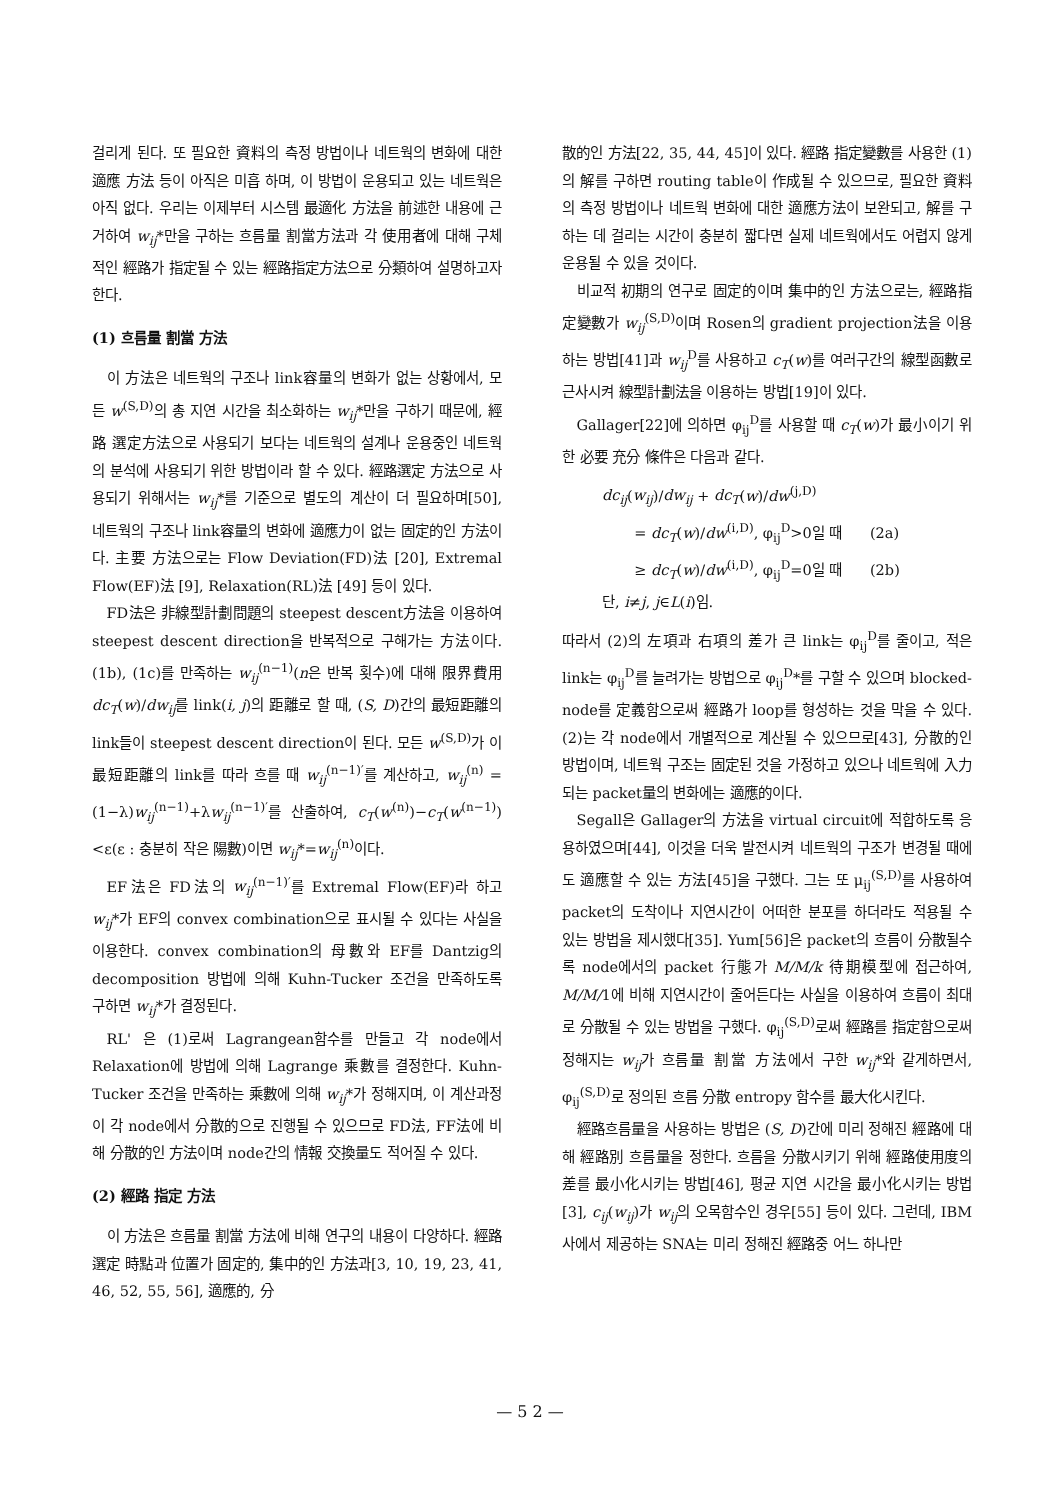걸리게 된다. 또 필요한 資料의 측정 방법이나 네트웍의 변화에 대한 適應 方法 등이 아직은 미흡 하며, 이 방법이 운용되고 있는 네트웍은 아직 없다. 우리는 이제부터 시스템 最適化 方法을 前述한 내용에 근거하여 w<sub>ij</sub>*만을 구하는 흐름量 割當方法과 각 使用者에 대해 구체적인 經路가 指定될 수 있는 經路指定方法으로 分類하여 설명하고자 한다.
(1) 흐름量 割當 方法
이 方法은 네트웍의 구조나 link容量의 변화가 없는 상황에서, 모든 w<sup>(S,D)</sup>의 총 지연 시간을 최소화하는 w<sub>ij</sub>*만을 구하기 때문에, 經路 選定方法으로 사용되기 보다는 네트웍의 설계나 운용중인 네트웍의 분석에 사용되기 위한 방법이라 할 수 있다. 經路選定 方法으로 사용되기 위해서는 w<sub>ij</sub>*를 기준으로 별도의 계산이 더 필요하며[50], 네트웍의 구조나 link容量의 변화에 適應力이 없는 固定的인 方法이다. 主要 方法으로는 Flow Deviation(FD)法 [20], Extremal Flow(EF)法 [9], Relaxation(RL)法 [49] 등이 있다.
FD法은 非線型計劃問題의 steepest descent方法을 이용하여 steepest descent direction을 반복적으로 구해가는 方法이다. (1b), (1c)를 만족하는 w<sub>ij</sub><sup>(n−1)</sup>(n은 반복 횟수)에 대해 限界費用 dc<sub>T</sub>(w)/dw<sub>ij</sub>를 link(i, j)의 距離로 할 때, (S, D)간의 最短距離의 link들이 steepest descent direction이 된다. 모든 w<sup>(S,D)</sup>가 이 最短距離의 link를 따라 흐를 때 w<sub>ij</sub><sup>(n−1)′</sup>를 계산하고, w<sub>ij</sub><sup>(n)</sup> =(1−λ)w<sub>ij</sub><sup>(n−1)</sup>+λw<sub>ij</sub><sup>(n−1)′</sup>를 산출하여, c<sub>T</sub>(w<sup>(n)</sup>)−c<sub>T</sub>(w<sup>(n−1)</sup>)<ε(ε : 충분히 작은 陽數)이면 w<sub>ij</sub>*=w<sub>ij</sub><sup>(n)</sup>이다.
EF法은 FD法의 w<sub>ij</sub><sup>(n−1)′</sup>를 Extremal Flow(EF)라 하고 w<sub>ij</sub>*가 EF의 convex combination으로 표시될 수 있다는 사실을 이용한다. convex combination의 母數와 EF를 Dantzig의 decomposition 방법에 의해 Kuhn-Tucker 조건을 만족하도록 구하면 w<sub>ij</sub>*가 결정된다.
RL' 은 (1)로써 Lagrangean함수를 만들고 각 node에서 Relaxation에 방법에 의해 Lagrange 乘數를 결정한다. Kuhn-Tucker 조건을 만족하는 乘數에 의해 w<sub>ij</sub>*가 정해지며, 이 계산과정이 각 node에서 分散的으로 진행될 수 있으므로 FD法, FF法에 비해 分散的인 方法이며 node간의 情報 交換量도 적어질 수 있다.
(2) 經路 指定 方法
이 方法은 흐름量 割當 方法에 비해 연구의 내용이 다양하다. 經路 選定 時點과 位置가 固定的, 集中的인 方法과[3, 10, 19, 23, 41, 46, 52, 55, 56], 適應的, 分
散的인 方法[22, 35, 44, 45]이 있다. 經路 指定變數를 사용한 (1)의 解를 구하면 routing table이 作成될 수 있으므로, 필요한 資料의 측정 방법이나 네트웍 변화에 대한 適應方法이 보완되고, 解를 구하는 데 걸리는 시간이 충분히 짧다면 실제 네트웍에서도 어렵지 않게 운용될 수 있을 것이다.
비교적 初期의 연구로 固定的이며 集中的인 方法으로는, 經路指定變數가 w<sub>ij</sub><sup>(S,D)</sup>이며 Rosen의 gradient projection法을 이용하는 방법[41]과 w<sub>ij</sub><sup>D</sup>를 사용하고 c<sub>T</sub>(w)를 여러구간의 線型函數로 근사시켜 線型計劃法을 이용하는 방법[19]이 있다.
Gallager[22]에 의하면 φ<sub>ij</sub><sup>D</sup>를 사용할 때 c<sub>T</sub>(w)가 最小이기 위한 必要 充分 條件은 다음과 같다.
dc<sub>ij</sub>(w<sub>ij</sub>)/dw<sub>ij</sub> + dc<sub>T</sub>(w)/dw<sup>(j,D)</sup>
= dc<sub>T</sub>(w)/dw<sup>(i,D)</sup>, φ<sub>ij</sub><sup>D</sup>>0일 때 (2a)
≥ dc<sub>T</sub>(w)/dw<sup>(i,D)</sup>, φ<sub>ij</sub><sup>D</sup>=0일 때 (2b)
단, i≠j, j∈L(i)임.
따라서 (2)의 左項과 右項의 差가 큰 link는 φ<sub>ij</sub><sup>D</sup>를 줄이고, 적은 link는 φ<sub>ij</sub><sup>D</sup>를 늘려가는 방법으로 φ<sub>ij</sub><sup>D</sup>*를 구할 수 있으며 blocked-node를 定義함으로써 經路가 loop를 형성하는 것을 막을 수 있다. (2)는 각 node에서 개별적으로 계산될 수 있으므로[43], 分散的인 방법이며, 네트웍 구조는 固定된 것을 가정하고 있으나 네트웍에 入力되는 packet量의 변화에는 適應的이다.
Segall은 Gallager의 方法을 virtual circuit에 적합하도록 응용하였으며[44], 이것을 더욱 발전시켜 네트웍의 구조가 변경될 때에도 適應할 수 있는 方法[45]을 구했다. 그는 또 μ<sub>ij</sub><sup>(S,D)</sup>를 사용하여 packet의 도착이나 지연시간이 어떠한 분포를 하더라도 적용될 수 있는 방법을 제시했다[35]. Yum[56]은 packet의 흐름이 分散될수록 node에서의 packet 行態가 M/M/k 待期模型에 접근하여, M/M/1에 비해 지연시간이 줄어든다는 사실을 이용하여 흐름이 최대로 分散될 수 있는 방법을 구했다. φ<sub>ij</sub><sup>(S,D)</sup>로써 經路를 指定함으로써 정해지는 w<sub>ij</sub>가 흐름量 割當 方法에서 구한 w<sub>ij</sub>*와 같게하면서, φ<sub>ij</sub><sup>(S,D)</sup>로 정의된 흐름 分散 entropy 함수를 最大化시킨다.
經路흐름量을 사용하는 방법은 (S, D)간에 미리 정해진 經路에 대해 經路別 흐름量을 정한다. 흐름을 分散시키기 위해 經路使用度의 差를 最小化시키는 방법[46], 평균 지연 시간을 最小化시키는 방법[3], c<sub>ij</sub>(w<sub>ij</sub>)가 w<sub>ij</sub>의 오목함수인 경우[55] 등이 있다. 그런데, IBM사에서 제공하는 SNA는 미리 정해진 經路중 어느 하나만
— 5 2 —